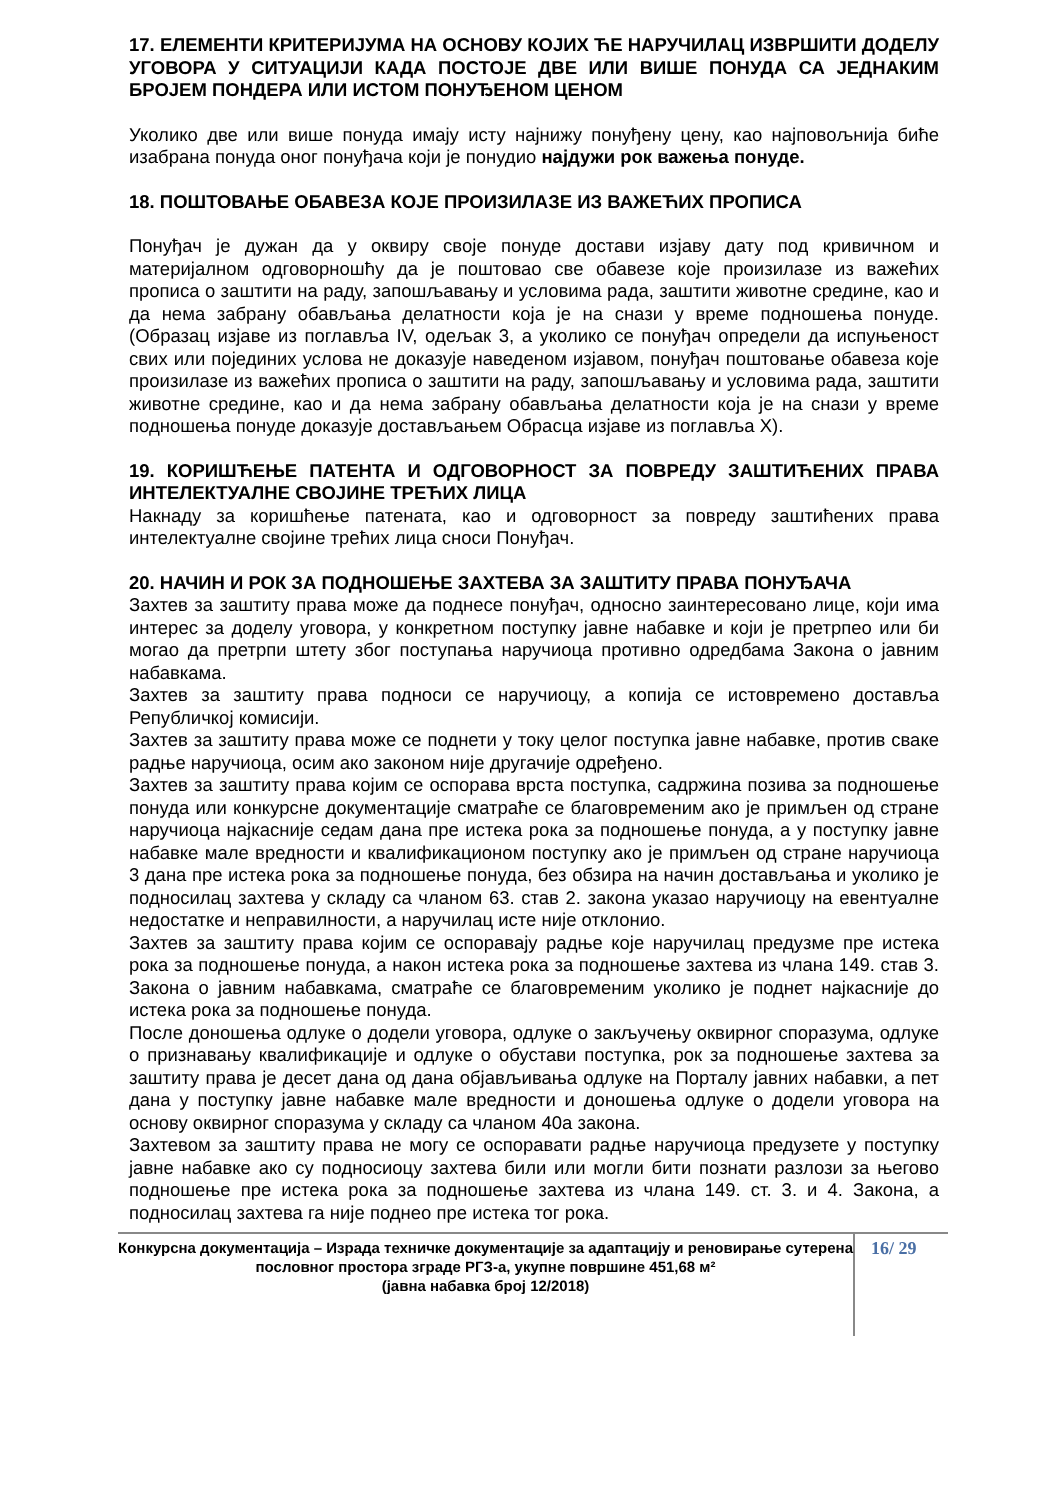17. ЕЛЕМЕНТИ КРИТЕРИЈУМА НА ОСНОВУ КОЈИХ ЋЕ НАРУЧИЛАЦ ИЗВРШИТИ ДОДЕЛУ УГОВОРА У СИТУАЦИЈИ КАДА ПОСТОЈЕ ДВЕ ИЛИ ВИШЕ ПОНУДА СА ЈЕДНАКИМ БРОЈЕМ ПОНДЕРА ИЛИ ИСТОМ ПОНУЂЕНОМ ЦЕНОМ
Уколико две или више понуда имају исту најнижу понуђену цену, као најповољнија биће изабрана понуда оног понуђача који је понудио најдужи рок важења понуде.
18. ПОШТОВАЊЕ ОБАВЕЗА КОЈЕ ПРОИЗИЛАЗЕ ИЗ ВАЖЕЋИХ ПРОПИСА
Понуђач је дужан да у оквиру своје понуде достави изјаву дату под кривичном и материјалном одговорношћу да је поштовао све обавезе које произилазе из важећих прописа о заштити на раду, запошљавању и условима рада, заштити животне средине, као и да нема забрану обављања делатности која је на снази у време подношења понуде. (Образац изјаве из поглавља IV, одељак 3, а уколико се понуђач определи да испуњеност свих или појединих услова не доказује наведеном изјавом, понуђач поштовање обавеза које произилазе из важећих прописа о заштити на раду, запошљавању и условима рада, заштити животне средине, као и да нема забрану обављања делатности која је на снази у време подношења понуде доказује достављањем Обрасца изјаве из поглавља X).
19. КОРИШЋЕЊЕ ПАТЕНТА И ОДГОВОРНОСТ ЗА ПОВРЕДУ ЗАШТИЋЕНИХ ПРАВА ИНТЕЛЕКТУАЛНЕ СВОЈИНЕ ТРЕЋИХ ЛИЦА
Накнаду за коришћење патената, као и одговорност за повреду заштићених права интелектуалне својине трећих лица сноси Понуђач.
20. НАЧИН И РОК ЗА ПОДНОШЕЊЕ ЗАХТЕВА ЗА ЗАШТИТУ ПРАВА ПОНУЂАЧА
Захтев за заштиту права може да поднесе понуђач, односно заинтересовано лице, који има интерес за доделу уговора, у конкретном поступку јавне набавке и који је претрпео или би могао да претрпи штету због поступања наручиоца противно одредбама Закона о јавним набавкама.
Захтев за заштиту права подноси се наручиоцу, а копија се истовремено доставља Републичкој комисији.
Захтев за заштиту права може се поднети у току целог поступка јавне набавке, против сваке радње наручиоца, осим ако законом није другачије одређено.
Захтев за заштиту права којим се оспорава врста поступка, садржина позива за подношење понуда или конкурсне документације сматраће се благовременим ако је примљен од стране наручиоца најкасније седам дана пре истека рока за подношење понуда, а у поступку јавне набавке мале вредности и квалификационом поступку ако је примљен од стране наручиоца 3 дана пре истека рока за подношење понуда, без обзира на начин достављања и уколико је подносилац захтева у складу са чланом 63. став 2. закона указао наручиоцу на евентуалне недостатке и неправилности, а наручилац исте није отклонио.
Захтев за заштиту права којим се оспоравају радње које наручилац предузме пре истека рока за подношење понуда, а након истека рока за подношење захтева из члана 149. став 3. Закона о јавним набавкама, сматраће се благовременим уколико је поднет најкасније до истека рока за подношење понуда.
После доношења одлуке о додели уговора, одлуке о закључењу оквирног споразума, одлуке о признавању квалификације и одлуке о обустави поступка, рок за подношење захтева за заштиту права је десет дана од дана објављивања одлуке на Порталу јавних набавки, а пет дана у поступку јавне набавке мале вредности и доношења одлуке о додели уговора на основу оквирног споразума у складу са чланом 40а закона.
Захтевом за заштиту права не могу се оспоравати радње наручиоца предузете у поступку јавне набавке ако су подносиоцу захтева били или могли бити познати разлози за његово подношење пре истека рока за подношење захтева из члана 149. ст. 3. и 4. Закона, а подносилац захтева га није поднео пре истека тог рока.
Конкурсна документација – Израда техничке документације за адаптацију и реновирање сутерена пословног простора зграде РГЗ-а, укупне површине 451,68 м²
(јавна набавка број 12/2018)
16/ 29